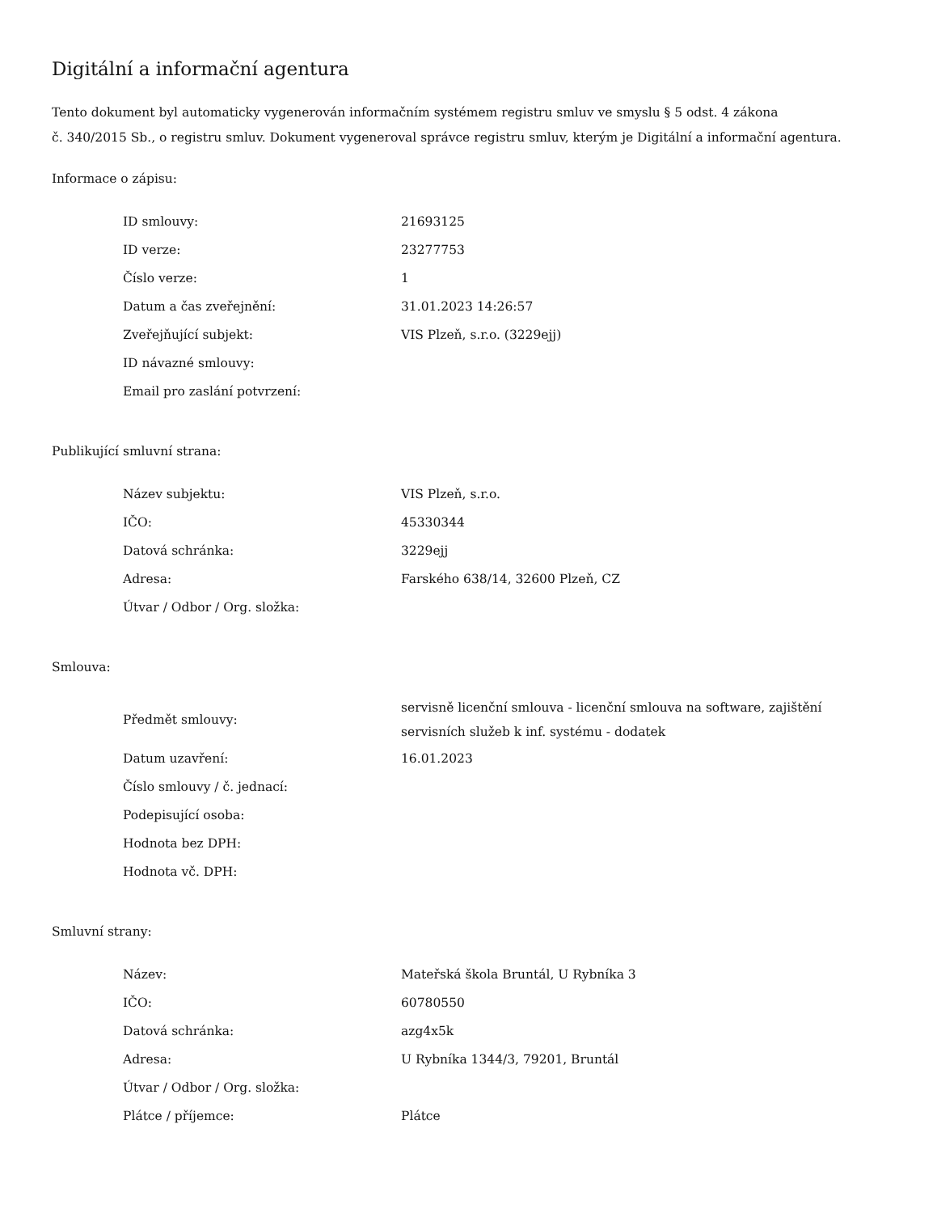Digitální a informační agentura
Tento dokument byl automaticky vygenerován informačním systémem registru smluv ve smyslu § 5 odst. 4 zákona
č. 340/2015 Sb., o registru smluv. Dokument vygeneroval správce registru smluv, kterým je Digitální a informační agentura.
Informace o zápisu:
| ID smlouvy: | 21693125 |
| ID verze: | 23277753 |
| Číslo verze: | 1 |
| Datum a čas zveřejnění: | 31.01.2023 14:26:57 |
| Zveřejňující subjekt: | VIS Plzeň, s.r.o. (3229ejj) |
| ID návazné smlouvy: | |
| Email pro zaslání potvrzení: | |
Publikující smluvní strana:
| Název subjektu: | VIS Plzeň, s.r.o. |
| IČO: | 45330344 |
| Datová schránka: | 3229ejj |
| Adresa: | Farského 638/14, 32600 Plzeň, CZ |
| Útvar / Odbor / Org. složka: | |
Smlouva:
| Předmět smlouvy: | servisně licenční smlouva - licenční smlouva na software, zajištění servisních služeb k inf. systému - dodatek |
| Datum uzavření: | 16.01.2023 |
| Číslo smlouvy / č. jednací: | |
| Podepisující osoba: | |
| Hodnota bez DPH: | |
| Hodnota vč. DPH: | |
Smluvní strany:
| Název: | Mateřská škola Bruntál, U Rybníka 3 |
| IČO: | 60780550 |
| Datová schránka: | azg4x5k |
| Adresa: | U Rybníka 1344/3, 79201, Bruntál |
| Útvar / Odbor / Org. složka: | |
| Plátce / příjemce: | Plátce |